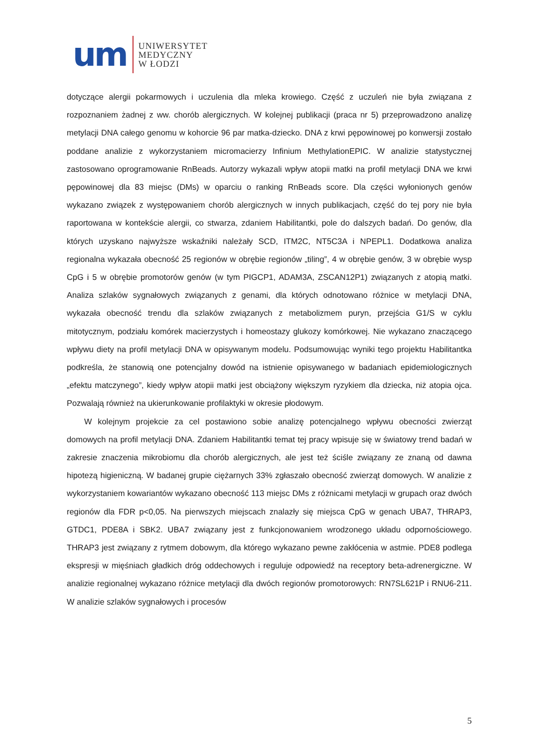um
UNIWERSYTET
MEDYCZNY
W ŁODZI
dotyczące alergii pokarmowych i uczulenia dla mleka krowiego. Część z uczuleń nie była związana z rozpoznaniem żadnej z ww. chorób alergicznych. W kolejnej publikacji (praca nr 5) przeprowadzono analizę metylacji DNA całego genomu w kohorcie 96 par matka-dziecko. DNA z krwi pępowinowej po konwersji zostało poddane analizie z wykorzystaniem micromacierzy Infinium MethylationEPIC. W analizie statystycznej zastosowano oprogramowanie RnBeads. Autorzy wykazali wpływ atopii matki na profil metylacji DNA we krwi pępowinowej dla 83 miejsc (DMs) w oparciu o ranking RnBeads score. Dla części wyłonionych genów wykazano związek z występowaniem chorób alergicznych w innych publikacjach, część do tej pory nie była raportowana w kontekście alergii, co stwarza, zdaniem Habilitantki, pole do dalszych badań. Do genów, dla których uzyskano najwyższe wskaźniki należały SCD, ITM2C, NT5C3A i NPEPL1. Dodatkowa analiza regionalna wykazała obecność 25 regionów w obrębie regionów „tiling”, 4 w obrębie genów, 3 w obrębie wysp CpG i 5 w obrębie promotorów genów (w tym PIGCP1, ADAM3A, ZSCAN12P1) związanych z atopią matki. Analiza szlaków sygnałowych związanych z genami, dla których odnotowano różnice w metylacji DNA, wykazała obecność trendu dla szlaków związanych z metabolizmem puryn, przejścia G1/S w cyklu mitotycznym, podziału komórek macierzystych i homeostazy glukozy komórkowej. Nie wykazano znaczącego wpływu diety na profil metylacji DNA w opisywanym modelu. Podsumowując wyniki tego projektu Habilitantka podkreśla, że stanowią one potencjalny dowód na istnienie opisywanego w badaniach epidemiologicznych „efektu matczynego”, kiedy wpływ atopii matki jest obciążony większym ryzykiem dla dziecka, niż atopia ojca. Pozwalają również na ukierunkowanie profilaktyki w okresie płodowym.
W kolejnym projekcie za cel postawiono sobie analizę potencjalnego wpływu obecności zwierząt domowych na profil metylacji DNA. Zdaniem Habilitantki temat tej pracy wpisuje się w światowy trend badań w zakresie znaczenia mikrobiomu dla chorób alergicznych, ale jest też ściśle związany ze znaną od dawna hipotezą higieniczną. W badanej grupie ciężarnych 33% zgłaszało obecność zwierząt domowych. W analizie z wykorzystaniem kowariantów wykazano obecność 113 miejsc DMs z różnicami metylacji w grupach oraz dwóch regionów dla FDR p<0,05. Na pierwszych miejscach znalazły się miejsca CpG w genach UBA7, THRAP3, GTDC1, PDE8A i SBK2. UBA7 związany jest z funkcjonowaniem wrodzonego układu odpornościowego. THRAP3 jest związany z rytmem dobowym, dla którego wykazano pewne zakłócenia w astmie. PDE8 podlega ekspresji w mięśniach gładkich dróg oddechowych i reguluje odpowiedź na receptory beta-adrenergiczne. W analizie regionalnej wykazano różnice metylacji dla dwóch regionów promotorowych: RN7SL621P i RNU6-211. W analizie szlaków sygnałowych i procesów
5